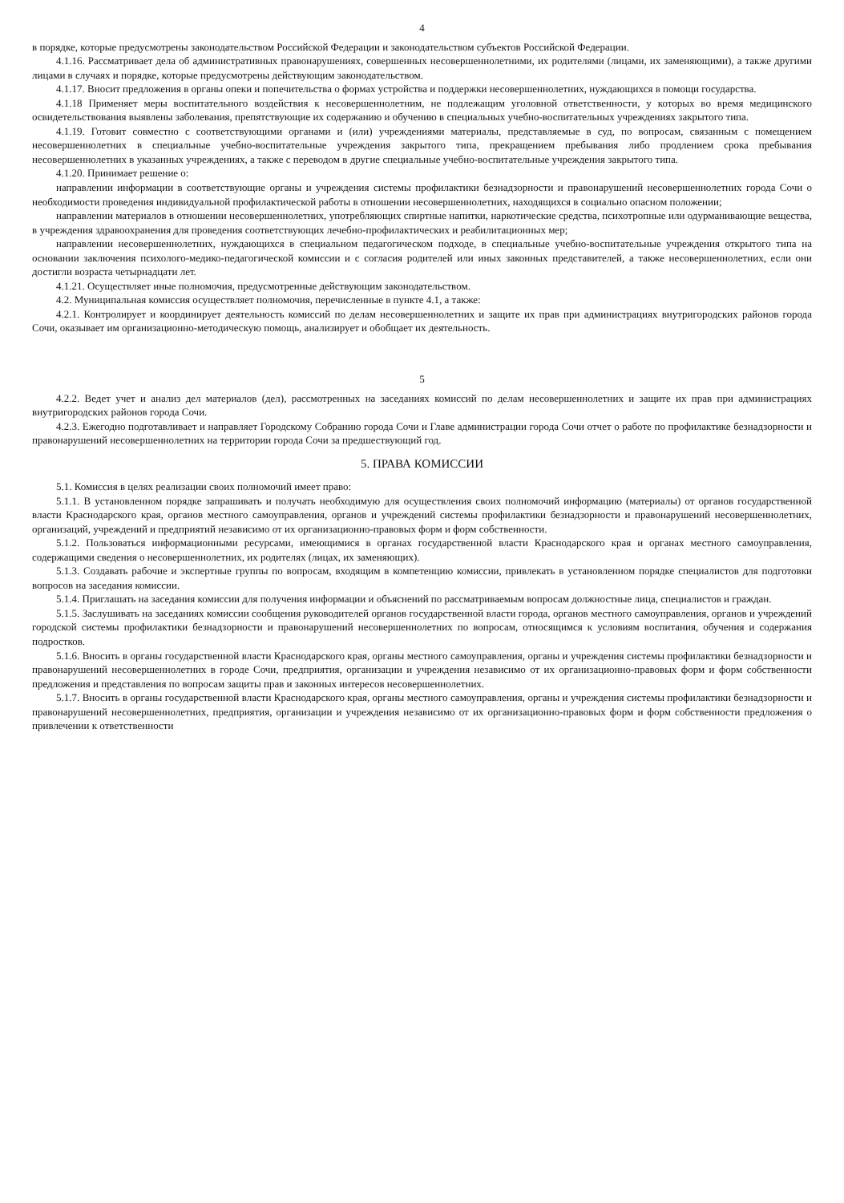4
в порядке, которые предусмотрены законодательством Российской Федерации и законодательством субъектов Российской Федерации.
4.1.16. Рассматривает дела об административных правонарушениях, совершенных несовершеннолетними, их родителями (лицами, их заменяющими), а также другими лицами в случаях и порядке, которые предусмотрены действующим законодательством.
4.1.17. Вносит предложения в органы опеки и попечительства о формах устройства и поддержки несовершеннолетних, нуждающихся в помощи государства.
4.1.18 Применяет меры воспитательного воздействия к несовершеннолетним, не подлежащим уголовной ответственности, у которых во время медицинского освидетельствования выявлены заболевания, препятствующие их содержанию и обучению в специальных учебно-воспитательных учреждениях закрытого типа.
4.1.19. Готовит совместно с соответствующими органами и (или) учреждениями материалы, представляемые в суд, по вопросам, связанным с помещением несовершеннолетних в специальные учебно-воспитательные учреждения закрытого типа, прекращением пребывания либо продлением срока пребывания несовершеннолетних в указанных учреждениях, а также с переводом в другие специальные учебно-воспитательные учреждения закрытого типа.
4.1.20. Принимает решение о:
направлении информации в соответствующие органы и учреждения системы профилактики безнадзорности и правонарушений несовершеннолетних города Сочи о необходимости проведения индивидуальной профилактической работы в отношении несовершеннолетних, находящихся в социально опасном положении;
направлении материалов в отношении несовершеннолетних, употребляющих спиртные напитки, наркотические средства, психотропные или одурманивающие вещества, в учреждения здравоохранения для проведения соответствующих лечебно-профилактических и реабилитационных мер;
направлении несовершеннолетних, нуждающихся в специальном педагогическом подходе, в специальные учебно-воспитательные учреждения открытого типа на основании заключения психолого-медико-педагогической комиссии и с согласия родителей или иных законных представителей, а также несовершеннолетних, если они достигли возраста четырнадцати лет.
4.1.21. Осуществляет иные полномочия, предусмотренные действующим законодательством.
4.2. Муниципальная комиссия осуществляет полномочия, перечисленные в пункте 4.1, а также:
4.2.1. Контролирует и координирует деятельность комиссий по делам несовершеннолетних и защите их прав при администрациях внутригородских районов города Сочи, оказывает им организационно-методическую помощь, анализирует и обобщает их деятельность.
5
4.2.2. Ведет учет и анализ дел материалов (дел), рассмотренных на заседаниях комиссий по делам несовершеннолетних и защите их прав при администрациях внутригородских районов города Сочи.
4.2.3. Ежегодно подготавливает и направляет Городскому Собранию города Сочи и Главе администрации города Сочи отчет о работе по профилактике безнадзорности и правонарушений несовершеннолетних на территории города Сочи за предшествующий год.
5. ПРАВА КОМИССИИ
5.1. Комиссия в целях реализации своих полномочий имеет право:
5.1.1. В установленном порядке запрашивать и получать необходимую для осуществления своих полномочий информацию (материалы) от органов государственной власти Краснодарского края, органов местного самоуправления, органов и учреждений системы профилактики безнадзорности и правонарушений несовершеннолетних, организаций, учреждений и предприятий независимо от их организационно-правовых форм и форм собственности.
5.1.2. Пользоваться информационными ресурсами, имеющимися в органах государственной власти Краснодарского края и органах местного самоуправления, содержащими сведения о несовершеннолетних, их родителях (лицах, их заменяющих).
5.1.3. Создавать рабочие и экспертные группы по вопросам, входящим в компетенцию комиссии, привлекать в установленном порядке специалистов для подготовки вопросов на заседания комиссии.
5.1.4. Приглашать на заседания комиссии для получения информации и объяснений по рассматриваемым вопросам должностные лица, специалистов и граждан.
5.1.5. Заслушивать на заседаниях комиссии сообщения руководителей органов государственной власти города, органов местного самоуправления, органов и учреждений городской системы профилактики безнадзорности и правонарушений несовершеннолетних по вопросам, относящимся к условиям воспитания, обучения и содержания подростков.
5.1.6. Вносить в органы государственной власти Краснодарского края, органы местного самоуправления, органы и учреждения системы профилактики безнадзорности и правонарушений несовершеннолетних в городе Сочи, предприятия, организации и учреждения независимо от их организационно-правовых форм и форм собственности предложения и представления по вопросам защиты прав и законных интересов несовершеннолетних.
5.1.7. Вносить в органы государственной власти Краснодарского края, органы местного самоуправления, органы и учреждения системы профилактики безнадзорности и правонарушений несовершеннолетних, предприятия, организации и учреждения независимо от их организационно-правовых форм и форм собственности предложения о привлечении к ответственности